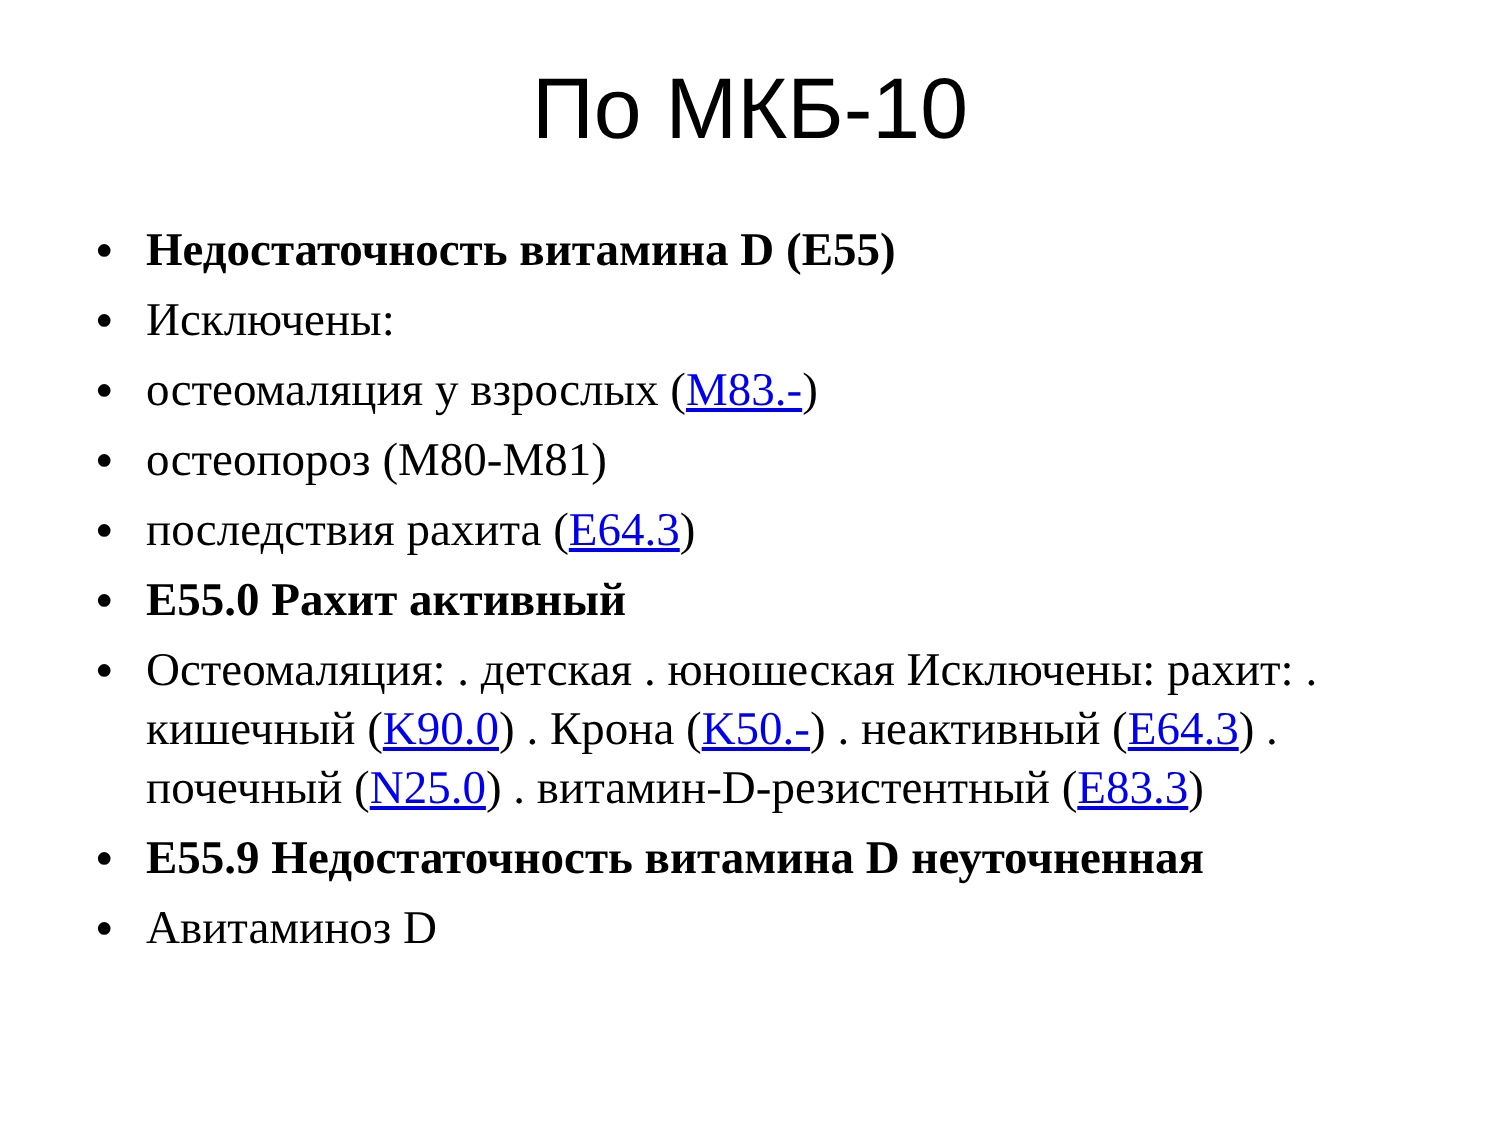По МКБ-10
• Недостаточность витамина D (E55)
• Исключены:
• остеомаляция у взрослых (M83.-)
• остеопороз (M80-M81)
• последствия рахита (E64.3)
• E55.0 Рахит активный
• Остеомаляция: . детская . юношеская Исключены: рахит: . кишечный (K90.0) . Крона (K50.-) . неактивный (E64.3) . почечный (N25.0) . витамин-D-резистентный (E83.3)
• E55.9 Недостаточность витамина D неуточненная
• Авитаминоз D